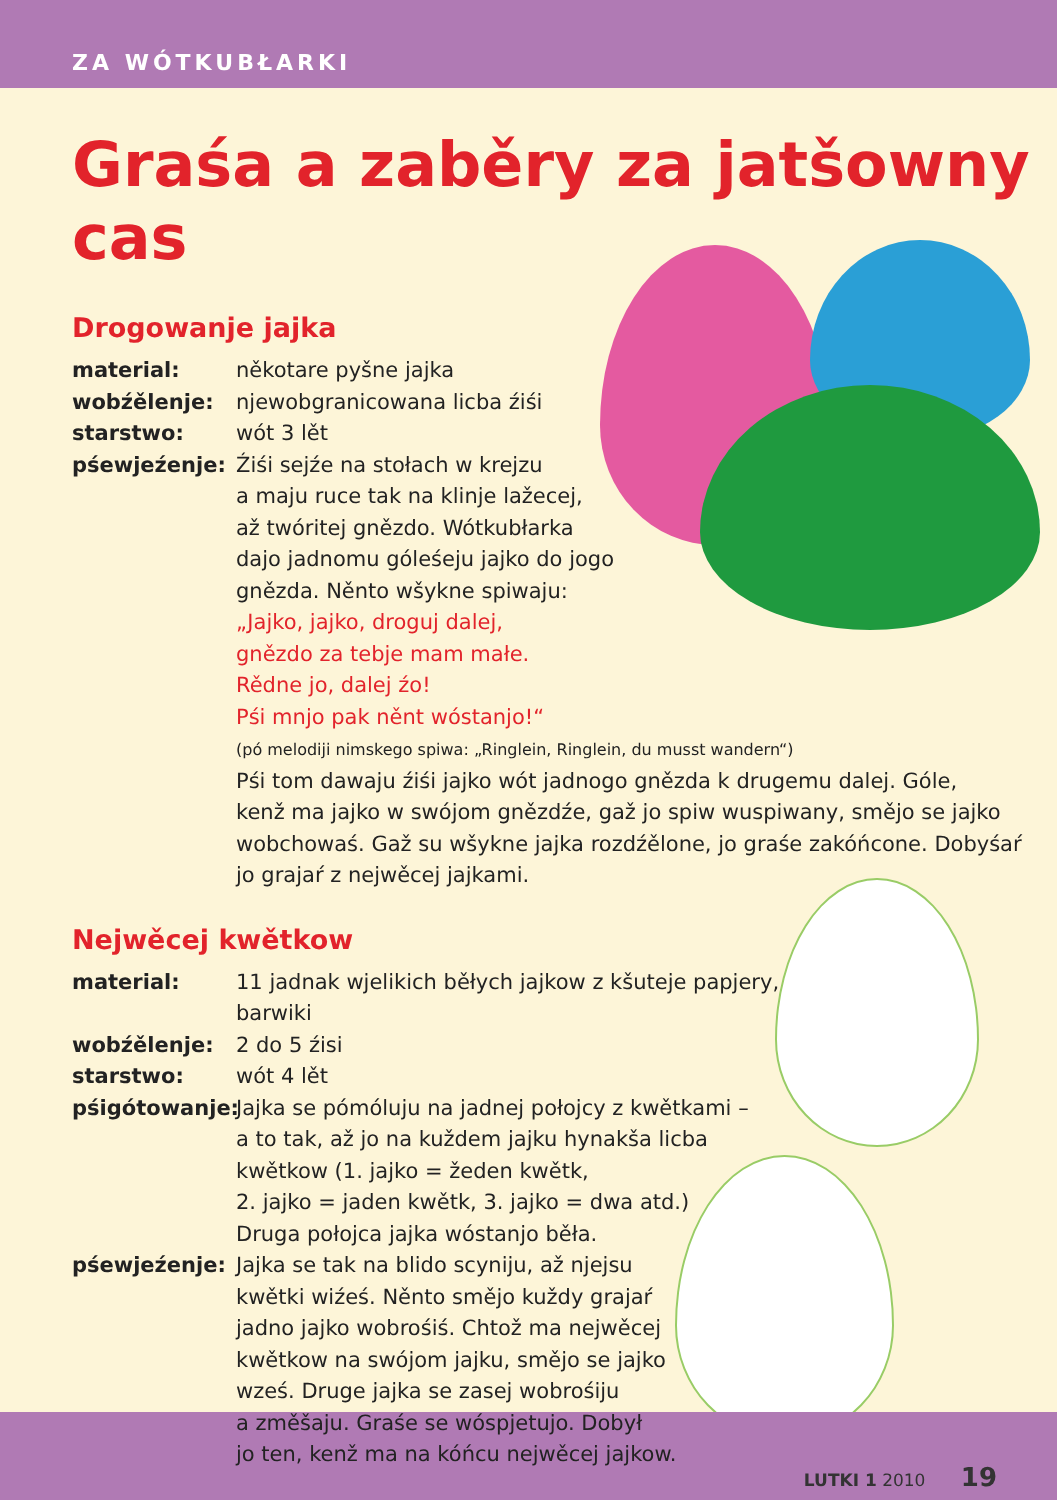ZA WÓTKUBŁARKI
Graśa a zaběry za jatšowny cas
Drogowanje jajka
material: někotare pyšne jajka
wobźělenje: njewobgranicowana licba źiśi
starstwo: wót 3 lět
pśewjeźenje: Źiśi sejźe na stołach w krejzu
a maju ruce tak na klinje lažecej,
až twóritej gnězdo. Wótkubłarka
dajo jadnomu góleśeju jajko do jogo
gnězda. Něnto wšykne spiwaju:
„Jajko, jajko, droguj dalej,
gnězdo za tebje mam małe.
Rědne jo, dalej źo!
Pśi mnjo pak něnt wóstanjo!“
(pó melodiji nimskego spiwa: „Ringlein, Ringlein, du musst wandern“)
Pśi tom dawaju źiśi jajko wót jadnogo gnězda k drugemu dalej. Góle,
kenž ma jajko w swójom gnězdźe, gaž jo spiw wuspiwany, smějo se jajko
wobchowaś. Gaž su wšykne jajka rozdźělone, jo graśe zakóńcone. Dobyśaŕ
jo grajaŕ z nejwěcej jajkami.
Nejwěcej kwětkow
material: 11 jadnak wjelikich běłych jajkow z kšuteje papjery,
barwiki
wobźělenje: 2 do 5 źisi
starstwo: wót 4 lět
pśigótowanje: Jajka se pómóluju na jadnej połojcy z kwětkami –
a to tak, až jo na kuždem jajku hynakša licba
kwětkow (1. jajko = žeden kwětk,
2. jajko = jaden kwětk, 3. jajko = dwa atd.)
Druga połojca jajka wóstanjo běła.
pśewjeźenje: Jajka se tak na blido scyniju, až njejsu
kwětki wiźeś. Něnto smějo kuždy grajaŕ
jadno jajko wobrośiś. Chtož ma nejwěcej
kwětkow na swójom jajku, smějo se jajko
wześ. Druge jajka se zasej wobrośiju
a změšaju. Graśe se wóspjetujo. Dobył
jo ten, kenž ma na kóńcu nejwěcej jajkow.
LUTKI 1 2010 19